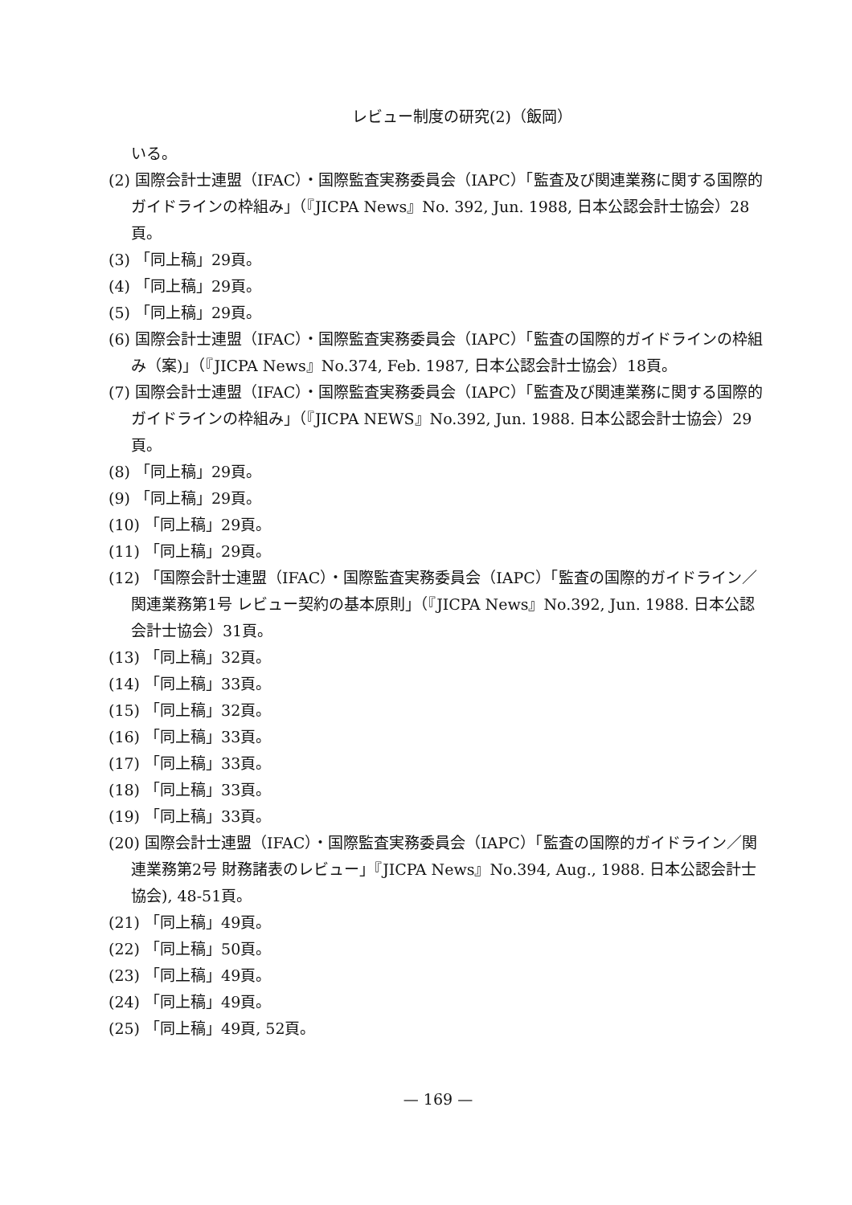レビュー制度の研究(2)（飯岡）
いる。
(2) 国際会計士連盟（IFAC）・国際監査実務委員会（IAPC）「監査及び関連業務に関する国際的ガイドラインの枠組み」（『JICPA News』No. 392, Jun. 1988, 日本公認会計士協会）28頁。
(3) 「同上稿」29頁。
(4) 「同上稿」29頁。
(5) 「同上稿」29頁。
(6) 国際会計士連盟（IFAC）・国際監査実務委員会（IAPC）「監査の国際的ガイドラインの枠組み（案)」（『JICPA News』No.374, Feb. 1987, 日本公認会計士協会）18頁。
(7) 国際会計士連盟（IFAC）・国際監査実務委員会（IAPC）「監査及び関連業務に関する国際的ガイドラインの枠組み」（『JICPA NEWS』No.392, Jun. 1988. 日本公認会計士協会）29頁。
(8) 「同上稿」29頁。
(9) 「同上稿」29頁。
(10) 「同上稿」29頁。
(11) 「同上稿」29頁。
(12) 「国際会計士連盟（IFAC）・国際監査実務委員会（IAPC）「監査の国際的ガイドライン／関連業務第1号 レビュー契約の基本原則」（『JICPA News』No.392, Jun. 1988. 日本公認会計士協会）31頁。
(13) 「同上稿」32頁。
(14) 「同上稿」33頁。
(15) 「同上稿」32頁。
(16) 「同上稿」33頁。
(17) 「同上稿」33頁。
(18) 「同上稿」33頁。
(19) 「同上稿」33頁。
(20) 国際会計士連盟（IFAC）・国際監査実務委員会（IAPC）「監査の国際的ガイドライン／関連業務第2号 財務諸表のレビュー」『JICPA News』No.394, Aug., 1988. 日本公認会計士協会), 48-51頁。
(21) 「同上稿」49頁。
(22) 「同上稿」50頁。
(23) 「同上稿」49頁。
(24) 「同上稿」49頁。
(25) 「同上稿」49頁, 52頁。
— 169 —